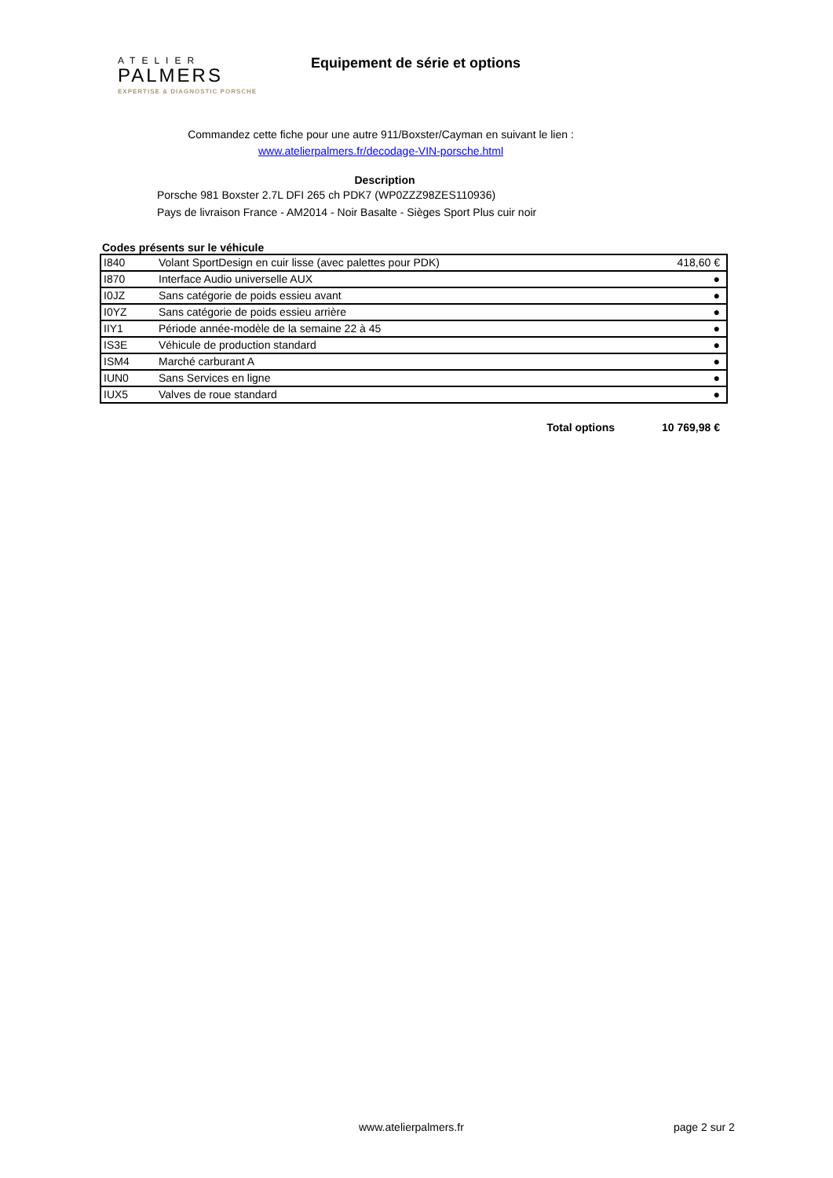ATELIER
PALMERS
EXPERTISE & DIAGNOSTIC PORSCHE
Equipement de série et options
Commandez cette fiche pour une autre 911/Boxster/Cayman en suivant le lien :
www.atelierpalmers.fr/decodage-VIN-porsche.html
Description
Porsche 981 Boxster 2.7L DFI 265 ch PDK7 (WP0ZZZ98ZES110936)
Pays de livraison France - AM2014 - Noir Basalte - Sièges Sport Plus cuir noir
Codes présents sur le véhicule
| I840 | Volant SportDesign en cuir lisse (avec palettes pour PDK) | 418,60 € |
| I870 | Interface Audio universelle AUX | ● |
| I0JZ | Sans catégorie de poids essieu avant | ● |
| I0YZ | Sans catégorie de poids essieu arrière | ● |
| IIY1 | Période année-modèle de la semaine 22 à 45 | ● |
| IS3E | Véhicule de production standard | ● |
| ISM4 | Marché carburant A | ● |
| IUN0 | Sans Services en ligne | ● |
| IUX5 | Valves de roue standard | ● |
Total options 10 769,98 €
www.atelierpalmers.fr page 2 sur 2